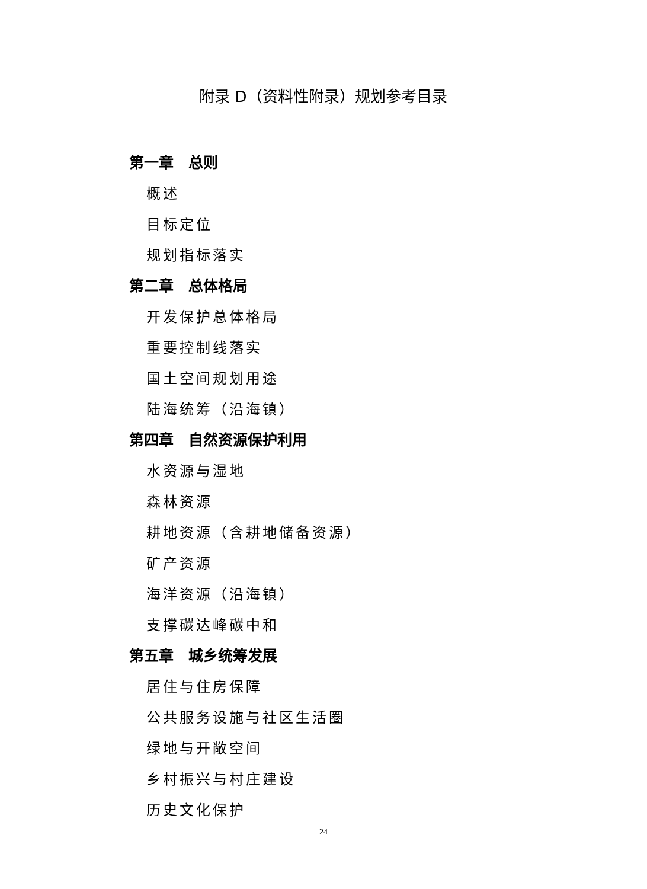附录 D（资料性附录）规划参考目录
第一章　总则
概述
目标定位
规划指标落实
第二章　总体格局
开发保护总体格局
重要控制线落实
国土空间规划用途
陆海统筹（沿海镇）
第四章　自然资源保护利用
水资源与湿地
森林资源
耕地资源（含耕地储备资源）
矿产资源
海洋资源（沿海镇）
支撑碳达峰碳中和
第五章　城乡统筹发展
居住与住房保障
公共服务设施与社区生活圈
绿地与开敞空间
乡村振兴与村庄建设
历史文化保护
24